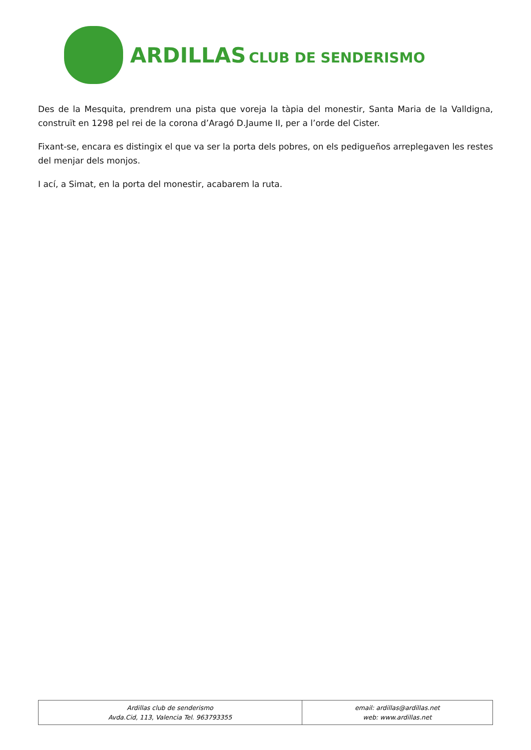ARDILLAS CLUB DE SENDERISMO
Des de la Mesquita, prendrem una pista que voreja la tàpia del monestir, Santa Maria de la Valldigna, construït en 1298 pel rei de la corona d’Aragó D.Jaume II, per a l’orde del Cister.
Fixant-se, encara es distingix el que va ser la porta dels pobres, on els pedigueños arreplegaven les restes del menjar dels monjos.
I ací, a Simat, en la porta del monestir, acabarem la ruta.
| Ardillas club de senderismo Avda.Cid, 113, Valencia Tel. 963793355 | email: ardillas@ardillas.net web: www.ardillas.net |